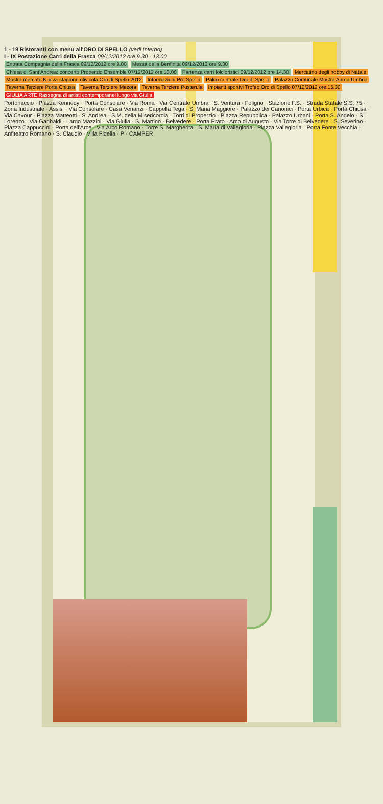1 - 19 Ristoranti con menu all'ORO DI SPELLO (vedi Interno)
I - IX Postazione Carri della Frasca 09/12/2012 ore 9.30 - 13.00
Entrata Compagnia della Frasca 09/12/2012 ore 9.00 Messa della Benfinita 09/12/2012 ore 9.30 Chiesa di Sant'Andrea: concerto Properzio Ensemble 07/12/2012 ore 18.00 Partenza carri folcloristici 09/12/2012 ore 14.30 Mercatino degli hobby di Natale Mostra mercato Nuova stagione olivicola Oro di Spello 2012 Informazioni Pro Spello Palco centrale Oro di Spello Palazzo Comunale Mostra Aurea Umbria Taverna Terziere Porta Chiusa Taverna Terziere Mezota Taverna Terziere Pusterula Impianti sportivi Trofeo Oro di Spello 07/12/2012 ore 15.30 GIULIA ARTE Rassegna di artisti contemporanei lungo via Giulia
Portonaccio · Piazza Kennedy · Porta Consolare · Via Roma · Via Centrale Umbra · S. Ventura · Foligno · Stazione F.S. · Strada Statale S.S. 75 · Zona Industriale · Assisi · Via Consolare · Casa Venanzi · Cappella Tega · S. Maria Maggiore · Palazzo dei Canonici · Porta Urbica · Porta Chiusa · Via Cavour · Piazza Matteotti · S. Andrea · S.M. della Misericordia · Torri di Properzio · Piazza Repubblica · Palazzo Urbani · Porta S. Angelo · S. Lorenzo · Via Garibaldi · Largo Mazzini · Via Giulia · S. Martino · Belvedere · Porta Prato · Arco di Augusto · Via Torre di Belvedere · S. Severino · Piazza Cappuccini · Porta dell'Arce · Via Arco Romano · Torre S. Margherita · S. Maria di Vallegloria · Piazza Vallegloria · Porta Fonte Vecchia · Anfiteatro Romano · S. Claudio · Villa Fidelia · P · CAMPER